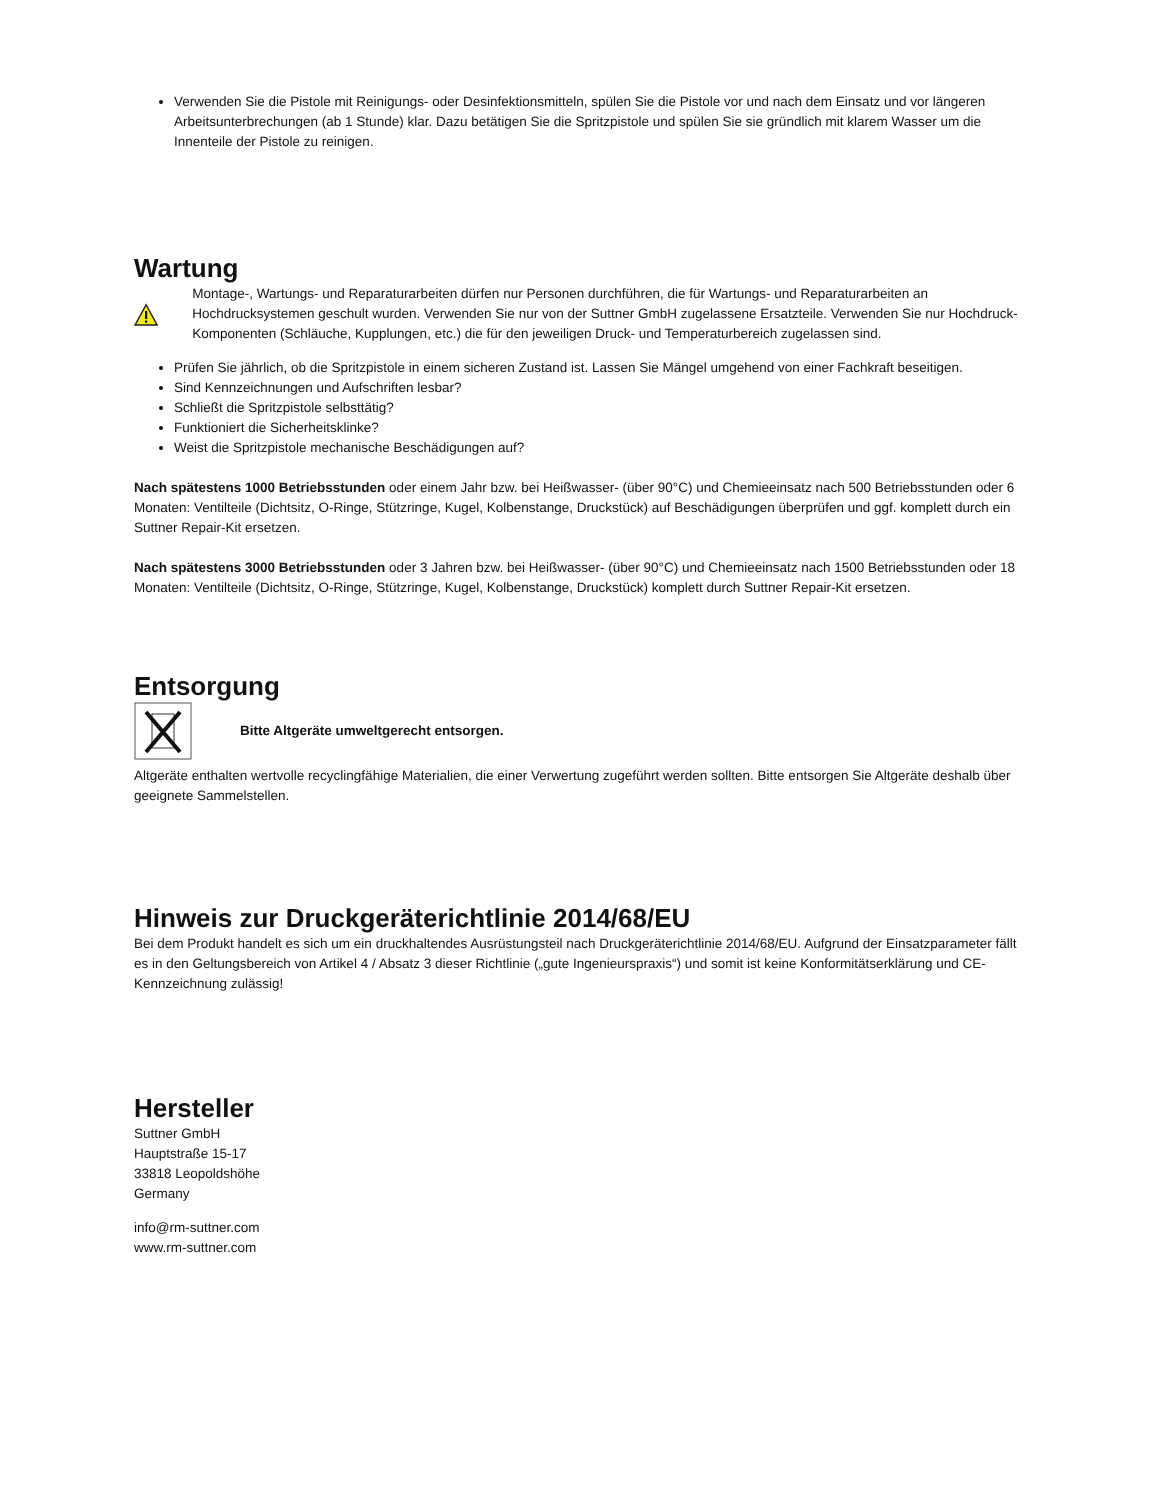Verwenden Sie die Pistole mit Reinigungs- oder Desinfektionsmitteln, spülen Sie die Pistole vor und nach dem Einsatz und vor längeren Arbeitsunterbrechungen (ab 1 Stunde) klar. Dazu betätigen Sie die Spritzpistole und spülen Sie sie gründlich mit klarem Wasser um die Innenteile der Pistole zu reinigen.
Wartung
Montage-, Wartungs- und Reparaturarbeiten dürfen nur Personen durchführen, die für Wartungs- und Reparaturarbeiten an Hochdrucksystemen geschult wurden. Verwenden Sie nur von der Suttner GmbH zugelassene Ersatzteile. Verwenden Sie nur Hochdruck-Komponenten (Schläuche, Kupplungen, etc.) die für den jeweiligen Druck- und Temperaturbereich zugelassen sind.
Prüfen Sie jährlich, ob die Spritzpistole in einem sicheren Zustand ist. Lassen Sie Mängel umgehend von einer Fachkraft beseitigen.
Sind Kennzeichnungen und Aufschriften lesbar?
Schließt die Spritzpistole selbsttätig?
Funktioniert die Sicherheitsklinke?
Weist die Spritzpistole mechanische Beschädigungen auf?
Nach spätestens 1000 Betriebsstunden oder einem Jahr bzw. bei Heißwasser- (über 90°C) und Chemieeinsatz nach 500 Betriebsstunden oder 6 Monaten: Ventilteile (Dichtsitz, O-Ringe, Stützringe, Kugel, Kolbenstange, Druckstück) auf Beschädigungen überprüfen und ggf. komplett durch ein Suttner Repair-Kit ersetzen.
Nach spätestens 3000 Betriebsstunden oder 3 Jahren bzw. bei Heißwasser- (über 90°C) und Chemieeinsatz nach 1500 Betriebsstunden oder 18 Monaten: Ventilteile (Dichtsitz, O-Ringe, Stützringe, Kugel, Kolbenstange, Druckstück) komplett durch Suttner Repair-Kit ersetzen.
Entsorgung
Bitte Altgeräte umweltgerecht entsorgen.
Altgeräte enthalten wertvolle recyclingfähige Materialien, die einer Verwertung zugeführt werden sollten. Bitte entsorgen Sie Altgeräte deshalb über geeignete Sammelstellen.
Hinweis zur Druckgeräterichtlinie 2014/68/EU
Bei dem Produkt handelt es sich um ein druckhaltendes Ausrüstungsteil nach Druckgeräterichtlinie 2014/68/EU. Aufgrund der Einsatzparameter fällt es in den Geltungsbereich von Artikel 4 / Absatz 3 dieser Richtlinie („gute Ingenieurspraxis“) und somit ist keine Konformitätserklärung und CE-Kennzeichnung zulässig!
Hersteller
Suttner GmbH
Hauptstraße 15-17
33818 Leopoldshöhe
Germany
info@rm-suttner.com
www.rm-suttner.com